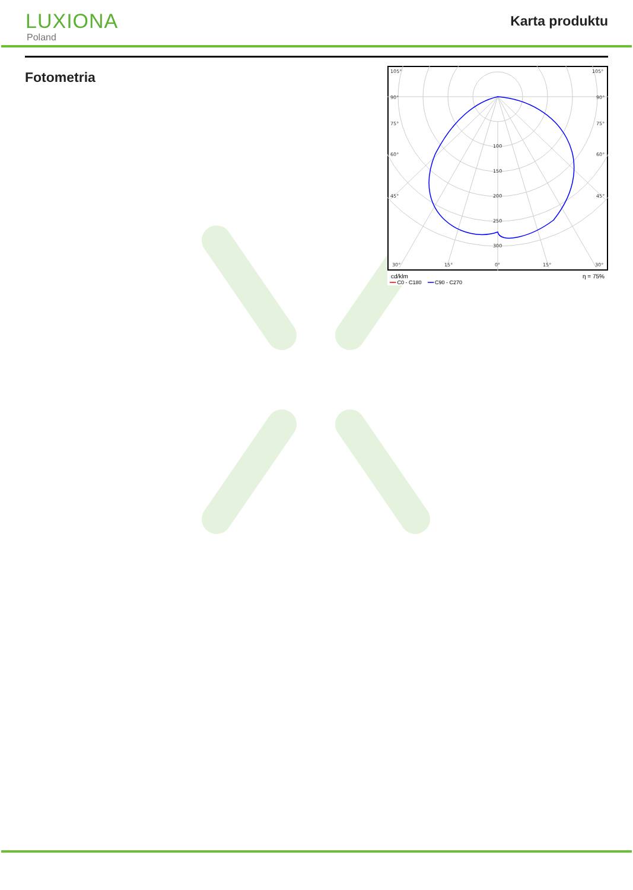LUXIONA
Poland
Karta produktu
Fotometria
105°
105°
90°
90°
75°
75°
60°
60°
45°
45°
100
150
200
250
300
30°
15°
0°
15°
30°
cd/klm η = 75%
━━ C0 - C180 ━━ C90 - C270